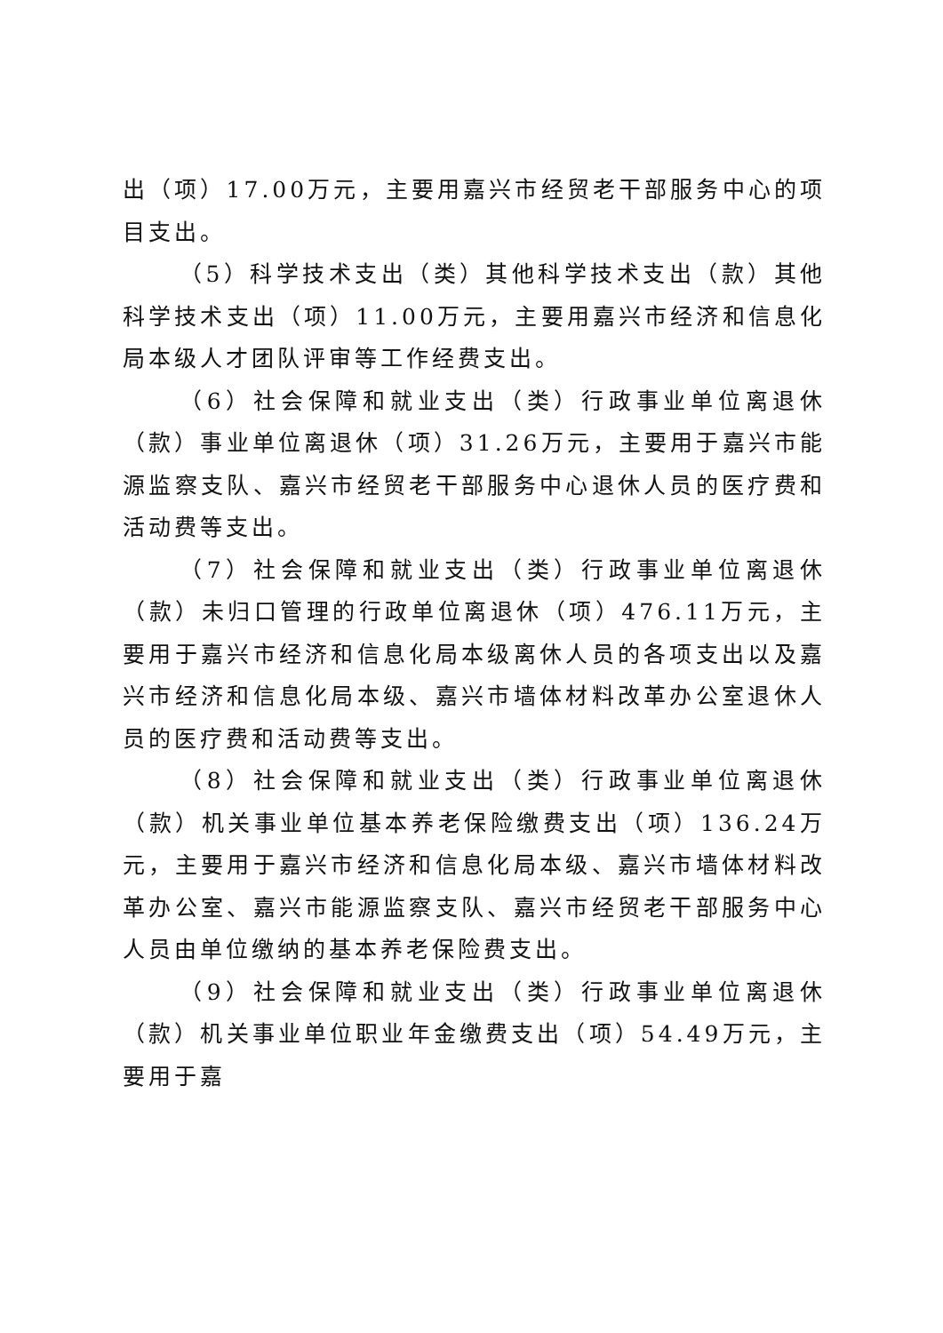出（项）17.00万元，主要用嘉兴市经贸老干部服务中心的项目支出。
（5）科学技术支出（类）其他科学技术支出（款）其他科学技术支出（项）11.00万元，主要用嘉兴市经济和信息化局本级人才团队评审等工作经费支出。
（6）社会保障和就业支出（类）行政事业单位离退休（款）事业单位离退休（项）31.26万元，主要用于嘉兴市能源监察支队、嘉兴市经贸老干部服务中心退休人员的医疗费和活动费等支出。
（7）社会保障和就业支出（类）行政事业单位离退休（款）未归口管理的行政单位离退休（项）476.11万元，主要用于嘉兴市经济和信息化局本级离休人员的各项支出以及嘉兴市经济和信息化局本级、嘉兴市墙体材料改革办公室退休人员的医疗费和活动费等支出。
（8）社会保障和就业支出（类）行政事业单位离退休（款）机关事业单位基本养老保险缴费支出（项）136.24万元，主要用于嘉兴市经济和信息化局本级、嘉兴市墙体材料改革办公室、嘉兴市能源监察支队、嘉兴市经贸老干部服务中心人员由单位缴纳的基本养老保险费支出。
（9）社会保障和就业支出（类）行政事业单位离退休（款）机关事业单位职业年金缴费支出（项）54.49万元，主要用于嘉